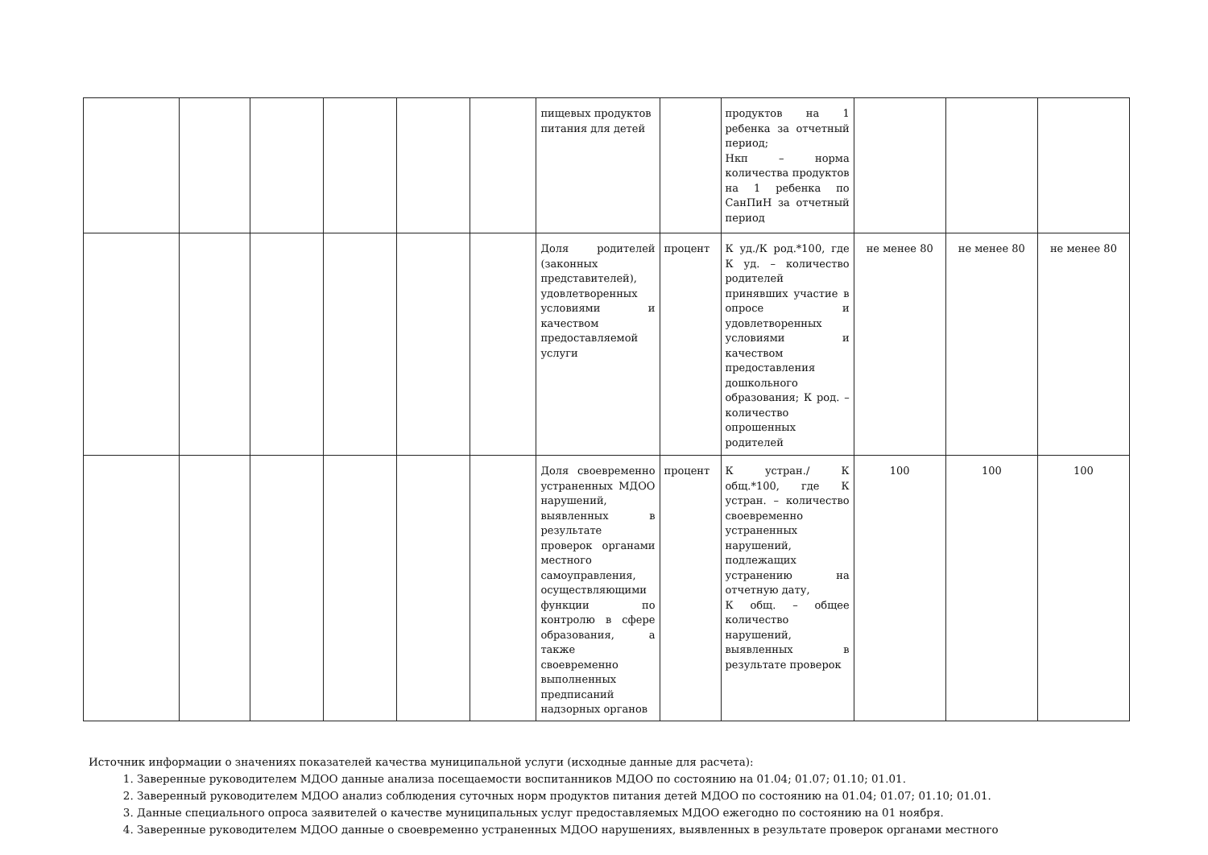| | | | | | | пищевых продуктов питания для детей | | продуктов на 1 ребенка за отчетный период; Нкп – норма количества продуктов на 1 ребенка по СанПиН за отчетный период | | | |
| | | | | | | Доля родителей (законных представителей), удовлетворенных условиями и качеством предоставляемой услуги | процент | К уд./К род.*100, где К уд. – количество родителей принявших участие в опросе и удовлетворенных условиями и качеством предоставления дошкольного образования; К род. – количество опрошенных родителей | не менее 80 | не менее 80 | не менее 80 |
| | | | | | | Доля своевременно устраненных МДОО нарушений, выявленных в результате проверок органами местного самоуправления, осуществляющими функции по контролю в сфере образования, а также своевременно выполненных предписаний надзорных органов | процент | К устран./ К общ.*100, где К устран. – количество своевременно устраненных нарушений, подлежащих устранению на отчетную дату, К общ. – общее количество нарушений, выявленных в результате проверок | 100 | 100 | 100 |
Источник информации о значениях показателей качества муниципальной услуги (исходные данные для расчета):
1. Заверенные руководителем МДОО данные анализа посещаемости воспитанников МДОО по состоянию на 01.04; 01.07; 01.10; 01.01.
2. Заверенный руководителем МДОО анализ соблюдения суточных норм продуктов питания детей МДОО по состоянию на 01.04; 01.07; 01.10; 01.01.
3. Данные специального опроса заявителей о качестве муниципальных услуг предоставляемых МДОО ежегодно по состоянию на 01 ноября.
4. Заверенные руководителем МДОО данные о своевременно устраненных МДОО нарушениях, выявленных в результате проверок органами местного